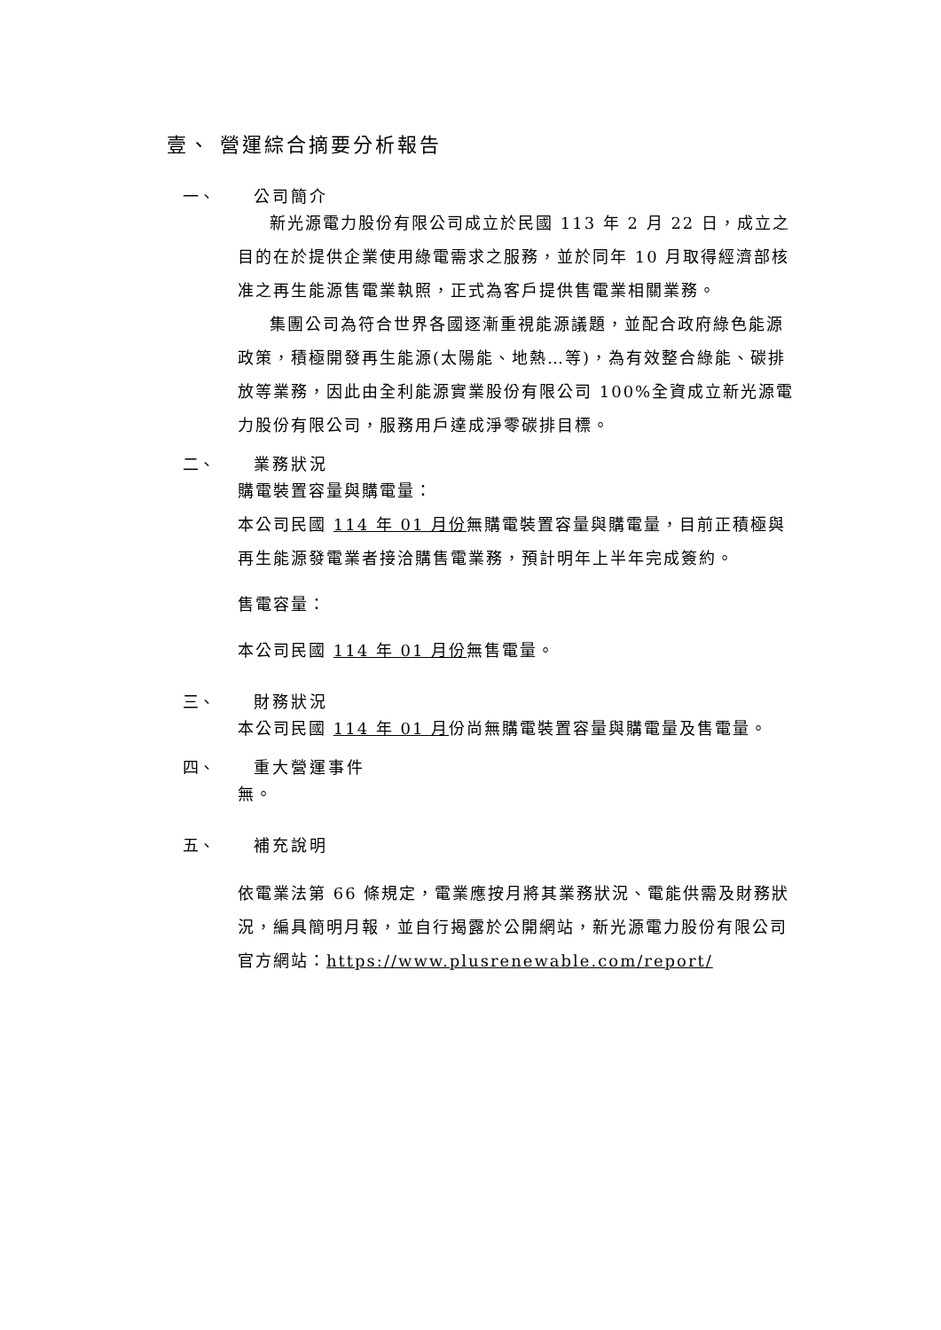壹、 營運綜合摘要分析報告
一、 公司簡介
新光源電力股份有限公司成立於民國 113 年 2 月 22 日，成立之目的在於提供企業使用綠電需求之服務，並於同年 10 月取得經濟部核准之再生能源售電業執照，正式為客戶提供售電業相關業務。
集團公司為符合世界各國逐漸重視能源議題，並配合政府綠色能源政策，積極開發再生能源(太陽能、地熱…等)，為有效整合綠能、碳排放等業務，因此由全利能源實業股份有限公司 100%全資成立新光源電力股份有限公司，服務用戶達成淨零碳排目標。
二、 業務狀況
購電裝置容量與購電量：
本公司民國 114 年 01 月份無購電裝置容量與購電量，目前正積極與再生能源發電業者接洽購售電業務，預計明年上半年完成簽約。
售電容量：
本公司民國 114 年 01 月份無售電量。
三、 財務狀況
本公司民國 114 年 01 月份尚無購電裝置容量與購電量及售電量。
四、 重大營運事件
無。
五、 補充說明
依電業法第 66 條規定，電業應按月將其業務狀況、電能供需及財務狀況，編具簡明月報，並自行揭露於公開網站，新光源電力股份有限公司官方網站：https://www.plusrenewable.com/report/